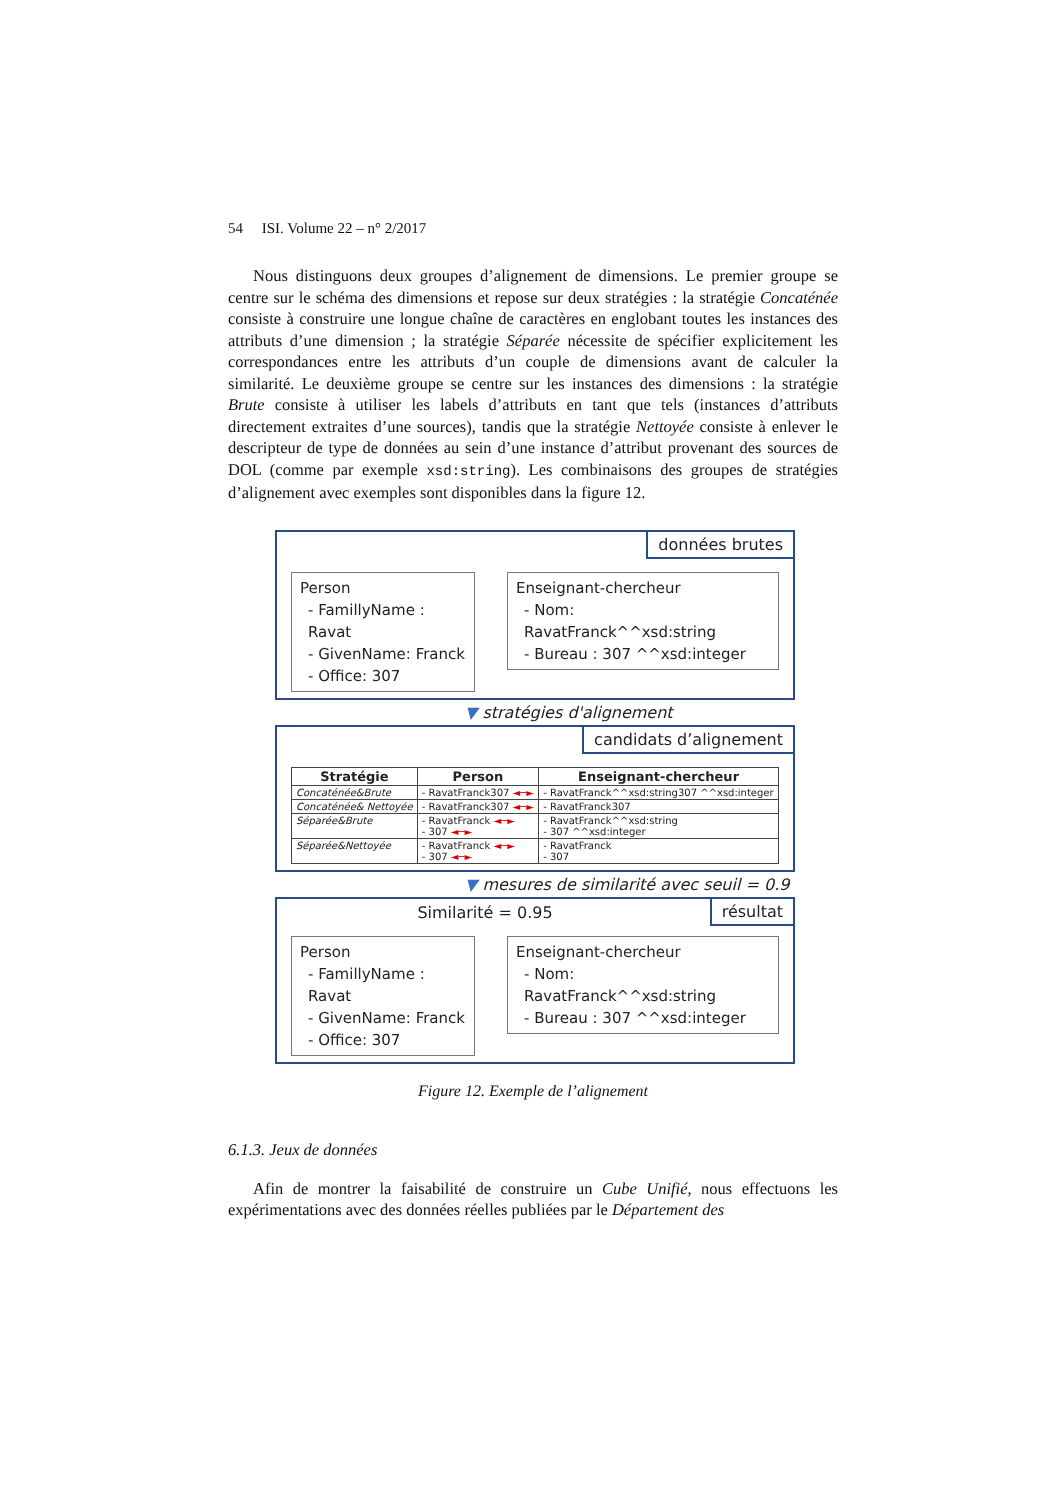54 ISI. Volume 22 – n° 2/2017
Nous distinguons deux groupes d’alignement de dimensions. Le premier groupe se centre sur le schéma des dimensions et repose sur deux stratégies : la stratégie Concaténée consiste à construire une longue chaîne de caractères en englobant toutes les instances des attributs d’une dimension ; la stratégie Séparée nécessite de spécifier explicitement les correspondances entre les attributs d’un couple de dimensions avant de calculer la similarité. Le deuxième groupe se centre sur les instances des dimensions : la stratégie Brute consiste à utiliser les labels d’attributs en tant que tels (instances d’attributs directement extraites d’une sources), tandis que la stratégie Nettoyée consiste à enlever le descripteur de type de données au sein d’une instance d’attribut provenant des sources de DOL (comme par exemple xsd:string). Les combinaisons des groupes de stratégies d’alignement avec exemples sont disponibles dans la figure 12.
données brutes
Person
- FamillyName : Ravat
- GivenName: Franck
- Office: 307
Enseignant-chercheur
- Nom: RavatFranck^^xsd:string
- Bureau : 307 ^^xsd:integer
▼ stratégies d'alignement
candidats d’alignement
| Stratégie | Person | Enseignant-chercheur |
| --- | --- | --- |
| Concaténée&Brute | - RavatFranck307 ◄─► | - RavatFranck^^xsd:string307 ^^xsd:integer |
| Concaténée& Nettoyée | - RavatFranck307 ◄─► | - RavatFranck307 |
| Séparée&Brute | - RavatFranck ◄─► - 307 ◄─► | - RavatFranck^^xsd:string - 307 ^^xsd:integer |
| Séparée&Nettoyée | - RavatFranck ◄─► - 307 ◄─► | - RavatFranck - 307 |
▼ mesures de similarité avec seuil = 0.9
résultat
Similarité = 0.95
Person
- FamillyName : Ravat
- GivenName: Franck
- Office: 307
Enseignant-chercheur
- Nom: RavatFranck^^xsd:string
- Bureau : 307 ^^xsd:integer
Figure 12. Exemple de l’alignement
6.1.3. Jeux de données
Afin de montrer la faisabilité de construire un Cube Unifié, nous effectuons les expérimentations avec des données réelles publiées par le Département des